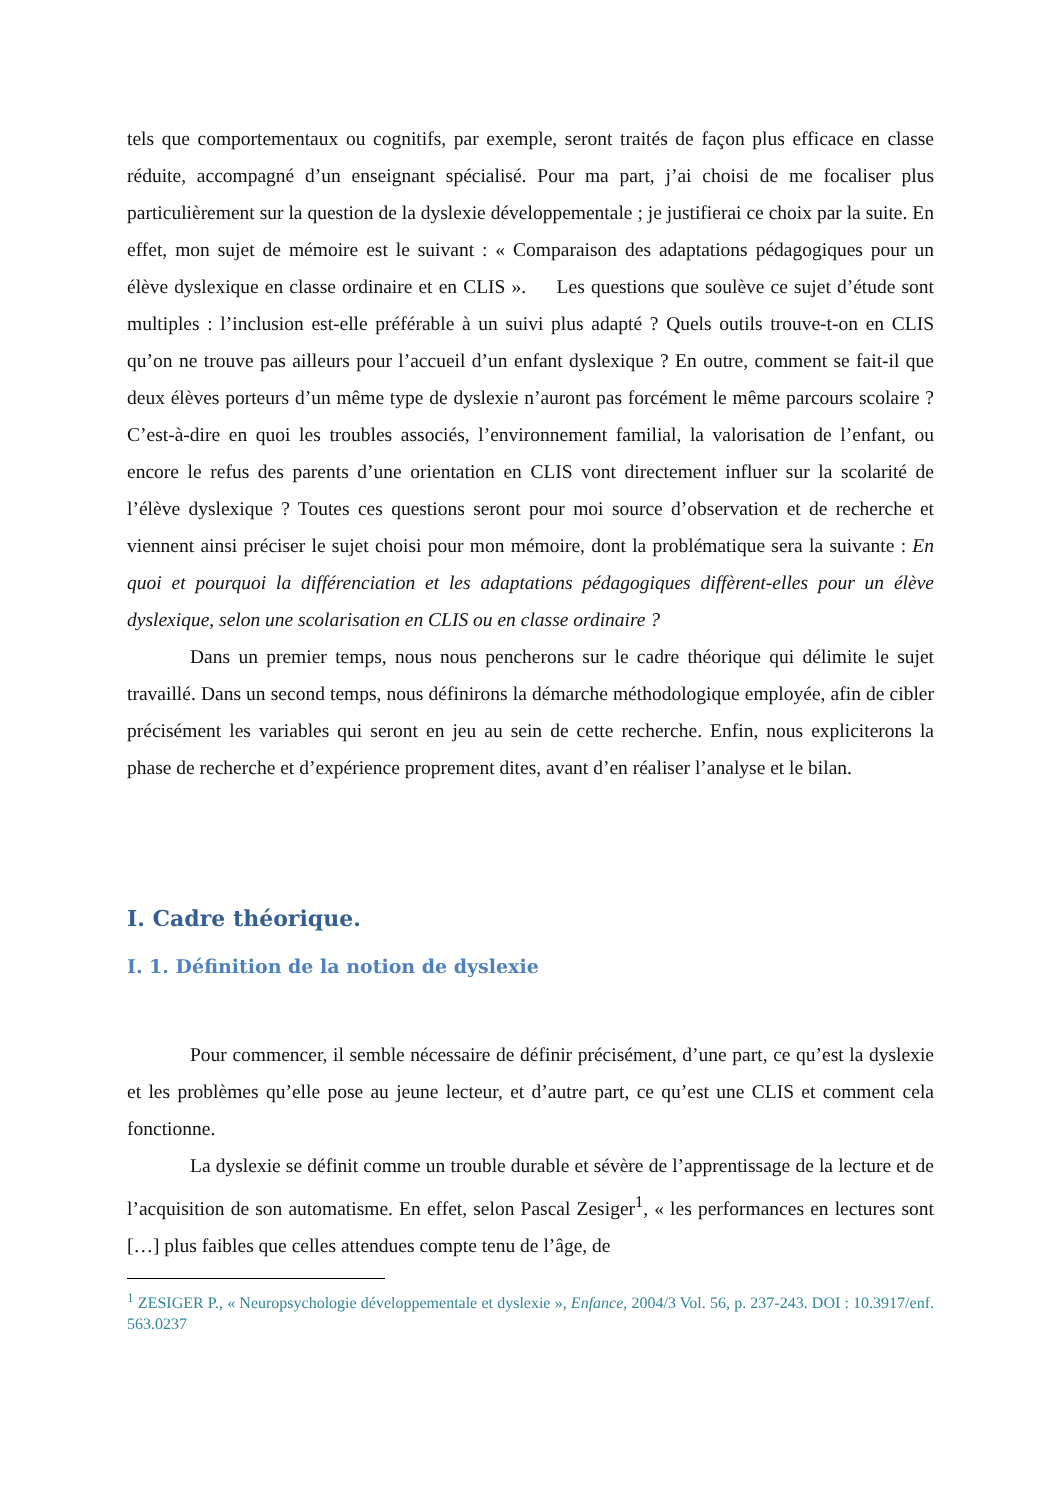tels que comportementaux ou cognitifs, par exemple, seront traités de façon plus efficace en classe réduite, accompagné d’un enseignant spécialisé. Pour ma part, j’ai choisi de me focaliser plus particulièrement sur la question de la dyslexie développementale ; je justifierai ce choix par la suite. En effet, mon sujet de mémoire est le suivant : « Comparaison des adaptations pédagogiques pour un élève dyslexique en classe ordinaire et en CLIS ». Les questions que soulève ce sujet d’étude sont multiples : l’inclusion est-elle préférable à un suivi plus adapté ? Quels outils trouve-t-on en CLIS qu’on ne trouve pas ailleurs pour l’accueil d’un enfant dyslexique ? En outre, comment se fait-il que deux élèves porteurs d’un même type de dyslexie n’auront pas forcément le même parcours scolaire ? C’est-à-dire en quoi les troubles associés, l’environnement familial, la valorisation de l’enfant, ou encore le refus des parents d’une orientation en CLIS vont directement influer sur la scolarité de l’élève dyslexique ? Toutes ces questions seront pour moi source d’observation et de recherche et viennent ainsi préciser le sujet choisi pour mon mémoire, dont la problématique sera la suivante : En quoi et pourquoi la différenciation et les adaptations pédagogiques diffèrent-elles pour un élève dyslexique, selon une scolarisation en CLIS ou en classe ordinaire ?
Dans un premier temps, nous nous pencherons sur le cadre théorique qui délimite le sujet travaillé. Dans un second temps, nous définirons la démarche méthodologique employée, afin de cibler précisément les variables qui seront en jeu au sein de cette recherche. Enfin, nous expliciterons la phase de recherche et d’expérience proprement dites, avant d’en réaliser l’analyse et le bilan.
I. Cadre théorique.
I. 1. Définition de la notion de dyslexie
Pour commencer, il semble nécessaire de définir précisément, d’une part, ce qu’est la dyslexie et les problèmes qu’elle pose au jeune lecteur, et d’autre part, ce qu’est une CLIS et comment cela fonctionne.
La dyslexie se définit comme un trouble durable et sévère de l’apprentissage de la lecture et de l’acquisition de son automatisme. En effet, selon Pascal Zesiger<sup>1</sup>, « les performances en lectures sont […] plus faibles que celles attendues compte tenu de l’âge, de
<sup>1</sup> ZESIGER P., « Neuropsychologie développementale et dyslexie », Enfance, 2004/3 Vol. 56, p. 237-243. DOI : 10.3917/enf. 563.0237